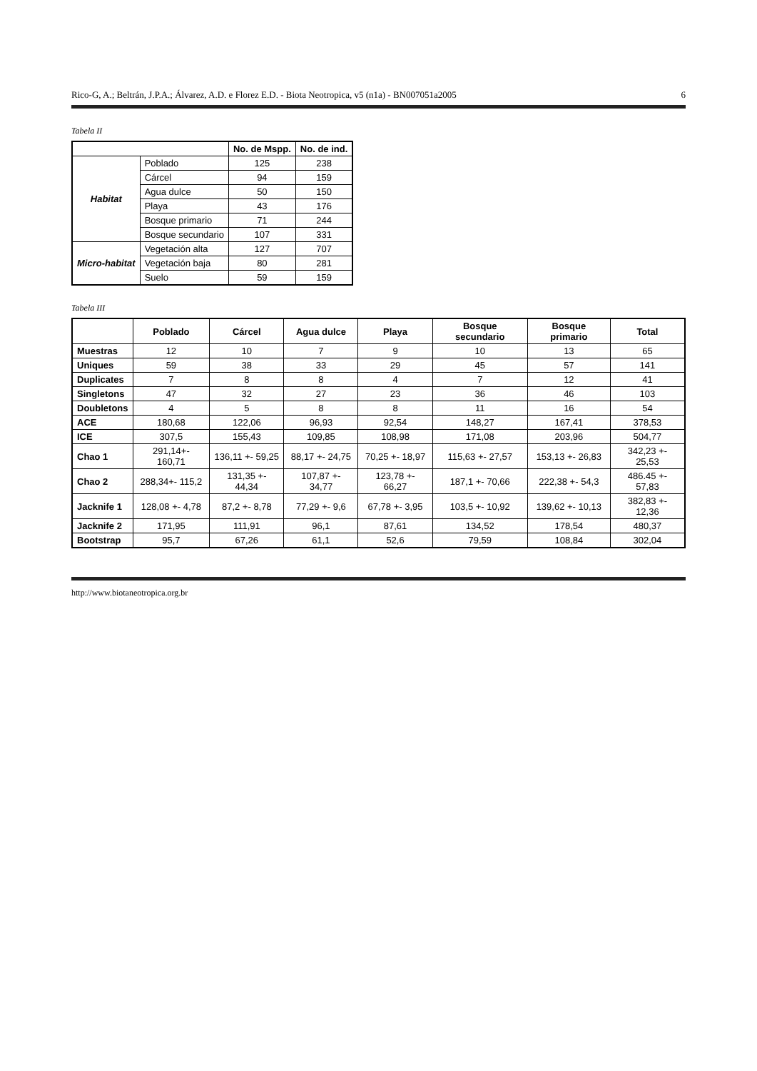Rico-G, A.; Beltrán, J.P.A.; Álvarez, A.D. e Florez E.D. - Biota Neotropica, v5 (n1a) - BN007051a2005 6
Tabela II
| | | No. de Mspp. | No. de ind. |
| --- | --- | --- | --- |
| Habitat | Poblado | 125 | 238 |
| | Cárcel | 94 | 159 |
| | Agua dulce | 50 | 150 |
| | Playa | 43 | 176 |
| | Bosque primario | 71 | 244 |
| | Bosque secundario | 107 | 331 |
| Micro-habitat | Vegetación alta | 127 | 707 |
| | Vegetación baja | 80 | 281 |
| | Suelo | 59 | 159 |
Tabela III
| | Poblado | Cárcel | Agua dulce | Playa | Bosque secundario | Bosque primario | Total |
| --- | --- | --- | --- | --- | --- | --- | --- |
| Muestras | 12 | 10 | 7 | 9 | 10 | 13 | 65 |
| Uniques | 59 | 38 | 33 | 29 | 45 | 57 | 141 |
| Duplicates | 7 | 8 | 8 | 4 | 7 | 12 | 41 |
| Singletons | 47 | 32 | 27 | 23 | 36 | 46 | 103 |
| Doubletons | 4 | 5 | 8 | 8 | 11 | 16 | 54 |
| ACE | 180,68 | 122,06 | 96,93 | 92,54 | 148,27 | 167,41 | 378,53 |
| ICE | 307,5 | 155,43 | 109,85 | 108,98 | 171,08 | 203,96 | 504,77 |
| Chao 1 | 291,14+- 160,71 | 136,11 +- 59,25 | 88,17 +- 24,75 | 70,25 +- 18,97 | 115,63 +- 27,57 | 153,13 +- 26,83 | 342,23 +- 25,53 |
| Chao 2 | 288,34+- 115,2 | 131,35 +- 44,34 | 107,87 +- 34,77 | 123,78 +- 66,27 | 187,1 +- 70,66 | 222,38 +- 54,3 | 486.45 +- 57,83 |
| Jacknife 1 | 128,08 +- 4,78 | 87,2 +- 8,78 | 77,29 +- 9,6 | 67,78 +- 3,95 | 103,5 +- 10,92 | 139,62 +- 10,13 | 382,83 +- 12,36 |
| Jacknife 2 | 171,95 | 111,91 | 96,1 | 87,61 | 134,52 | 178,54 | 480,37 |
| Bootstrap | 95,7 | 67,26 | 61,1 | 52,6 | 79,59 | 108,84 | 302,04 |
http://www.biotaneotropica.org.br